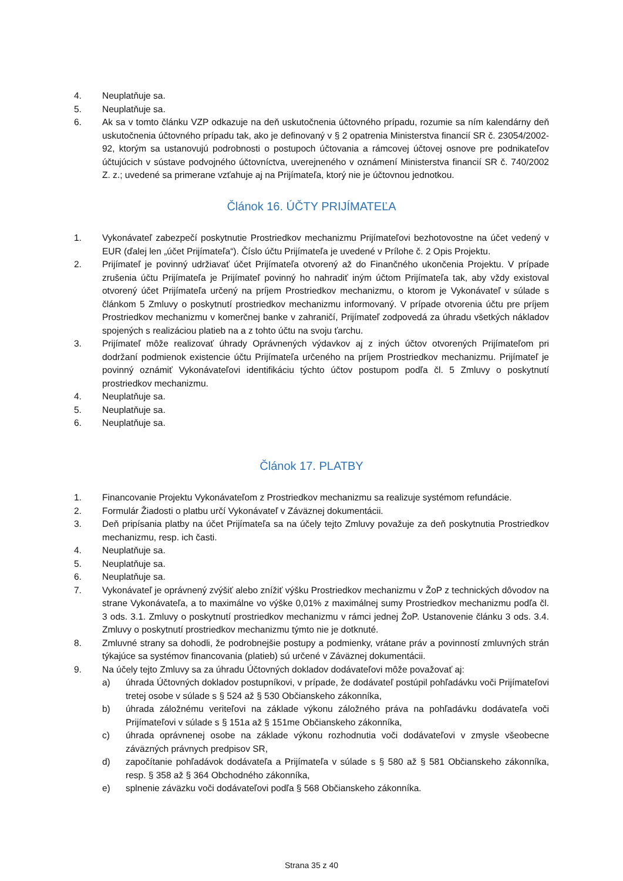4. Neuplatňuje sa.
5. Neuplatňuje sa.
6. Ak sa v tomto článku VZP odkazuje na deň uskutočnenia účtovného prípadu, rozumie sa ním kalendárny deň uskutočnenia účtovného prípadu tak, ako je definovaný v § 2 opatrenia Ministerstva financií SR č. 23054/2002-92, ktorým sa ustanovujú podrobnosti o postupoch účtovania a rámcovej účtovej osnove pre podnikateľov účtujúcich v sústave podvojného účtovníctva, uverejneného v oznámení Ministerstva financií SR č. 740/2002 Z. z.; uvedené sa primerane vzťahuje aj na Prijímateľa, ktorý nie je účtovnou jednotkou.
Článok 16. ÚČTY PRIJÍMATEĽA
1. Vykonávateľ zabezpečí poskytnutie Prostriedkov mechanizmu Prijímateľovi bezhotovostne na účet vedený v EUR (ďalej len „účet Prijímateľa“). Číslo účtu Prijímateľa je uvedené v Prílohe č. 2 Opis Projektu.
2. Prijímateľ je povinný udržiavať účet Prijímateľa otvorený až do Finančného ukončenia Projektu. V prípade zrušenia účtu Prijímateľa je Prijímateľ povinný ho nahradiť iným účtom Prijímateľa tak, aby vždy existoval otvorený účet Prijímateľa určený na príjem Prostriedkov mechanizmu, o ktorom je Vykonávateľ v súlade s článkom 5 Zmluvy o poskytnutí prostriedkov mechanizmu informovaný. V prípade otvorenia účtu pre príjem Prostriedkov mechanizmu v komerčnej banke v zahraničí, Prijímateľ zodpovedá za úhradu všetkých nákladov spojených s realizáciou platieb na a z tohto účtu na svoju ťarchu.
3. Prijímateľ môže realizovať úhrady Oprávnených výdavkov aj z iných účtov otvorených Prijímateľom pri dodržaní podmienok existencie účtu Prijímateľa určeného na príjem Prostriedkov mechanizmu. Prijímateľ je povinný oznámiť Vykonávateľovi identifikáciu týchto účtov postupom podľa čl. 5 Zmluvy o poskytnutí prostriedkov mechanizmu.
4. Neuplatňuje sa.
5. Neuplatňuje sa.
6. Neuplatňuje sa.
Článok 17. PLATBY
1. Financovanie Projektu Vykonávateľom z Prostriedkov mechanizmu sa realizuje systémom refundácie.
2. Formulár Žiadosti o platbu určí Vykonávateľ v Záväznej dokumentácii.
3. Deň pripísania platby na účet Prijímateľa sa na účely tejto Zmluvy považuje za deň poskytnutia Prostriedkov mechanizmu, resp. ich časti.
4. Neuplatňuje sa.
5. Neuplatňuje sa.
6. Neuplatňuje sa.
7. Vykonávateľ je oprávnený zvýšiť alebo znížiť výšku Prostriedkov mechanizmu v ŽoP z technických dôvodov na strane Vykonávateľa, a to maximálne vo výške 0,01% z maximálnej sumy Prostriedkov mechanizmu podľa čl. 3 ods. 3.1. Zmluvy o poskytnutí prostriedkov mechanizmu v rámci jednej ŽoP. Ustanovenie článku 3 ods. 3.4. Zmluvy o poskytnutí prostriedkov mechanizmu týmto nie je dotknuté.
8. Zmluvné strany sa dohodli, že podrobnejšie postupy a podmienky, vrátane práv a povinností zmluvných strán týkajúce sa systémov financovania (platieb) sú určené v Záväznej dokumentácii.
9. Na účely tejto Zmluvy sa za úhradu Účtovných dokladov dodávateľovi môže považovať aj:
a) úhrada Účtovných dokladov postupníkovi, v prípade, že dodávateľ postúpil pohľadávku voči Prijímateľovi tretej osobe v súlade s § 524 až § 530 Občianskeho zákonníka,
b) úhrada záložnému veriteľovi na základe výkonu záložného práva na pohľadávku dodávateľa voči Prijímateľovi v súlade s § 151a až § 151me Občianskeho zákonníka,
c) úhrada oprávnenej osobe na základe výkonu rozhodnutia voči dodávateľovi v zmysle všeobecne záväzných právnych predpisov SR,
d) započítanie pohľadávok dodávateľa a Prijímateľa v súlade s § 580 až § 581 Občianskeho zákonníka, resp. § 358 až § 364 Obchodného zákonníka,
e) splnenie záväzku voči dodávateľovi podľa § 568 Občianskeho zákonníka.
Strana 35 z 40